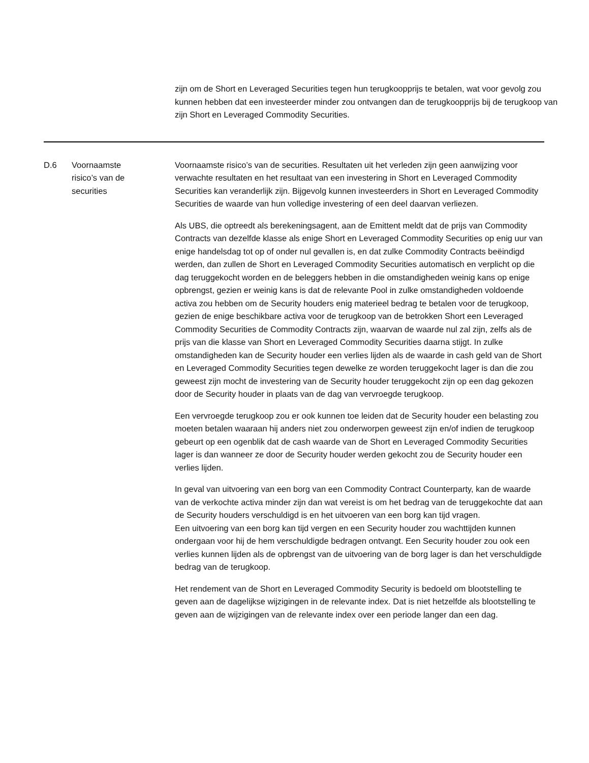zijn om de Short en Leveraged Securities tegen hun terugkoopprijs te betalen, wat voor gevolg zou kunnen hebben dat een investeerder minder zou ontvangen dan de terugkoopprijs bij de terugkoop van zijn Short en Leveraged Commodity Securities.
| D.6 | Voornaamste risico’s van de securities | Voornaamste risico’s van de securities. Resultaten uit het verleden zijn geen aanwijzing voor verwachte resultaten en het resultaat van een investering in Short en Leveraged Commodity Securities kan veranderlijk zijn. Bijgevolg kunnen investeerders in Short en Leveraged Commodity Securities de waarde van hun volledige investering of een deel daarvan verliezen. Als UBS, die optreedt als berekeningsagent, aan de Emittent meldt dat de prijs van Commodity Contracts van dezelfde klasse als enige Short en Leveraged Commodity Securities op enig uur van enige handelsdag tot op of onder nul gevallen is, en dat zulke Commodity Contracts beëindigd werden, dan zullen de Short en Leveraged Commodity Securities automatisch en verplicht op die dag teruggekocht worden en de beleggers hebben in die omstandigheden weinig kans op enige opbrengst, gezien er weinig kans is dat de relevante Pool in zulke omstandigheden voldoende activa zou hebben om de Security houders enig materieel bedrag te betalen voor de terugkoop, gezien de enige beschikbare activa voor de terugkoop van de betrokken Short een Leveraged Commodity Securities de Commodity Contracts zijn, waarvan de waarde nul zal zijn, zelfs als de prijs van die klasse van Short en Leveraged Commodity Securities daarna stijgt. In zulke omstandigheden kan de Security houder een verlies lijden als de waarde in cash geld van de Short en Leveraged Commodity Securities tegen dewelke ze worden teruggekocht lager is dan die zou geweest zijn mocht de investering van de Security houder teruggekocht zijn op een dag gekozen door de Security houder in plaats van de dag van vervroegde terugkoop. Een vervroegde terugkoop zou er ook kunnen toe leiden dat de Security houder een belasting zou moeten betalen waaraan hij anders niet zou onderworpen geweest zijn en/of indien de terugkoop gebeurt op een ogenblik dat de cash waarde van de Short en Leveraged Commodity Securities lager is dan wanneer ze door de Security houder werden gekocht zou de Security houder een verlies lijden. In geval van uitvoering van een borg van een Commodity Contract Counterparty, kan de waarde van de verkochte activa minder zijn dan wat vereist is om het bedrag van de teruggekochte dat aan de Security houders verschuldigd is en het uitvoeren van een borg kan tijd vragen. Een uitvoering van een borg kan tijd vergen en een Security houder zou wachttijden kunnen ondergaan voor hij de hem verschuldigde bedragen ontvangt. Een Security houder zou ook een verlies kunnen lijden als de opbrengst van de uitvoering van de borg lager is dan het verschuldigde bedrag van de terugkoop. Het rendement van de Short en Leveraged Commodity Security is bedoeld om blootstelling te geven aan de dagelijkse wijzigingen in de relevante index. Dat is niet hetzelfde als blootstelling te geven aan de wijzigingen van de relevante index over een periode langer dan een dag. |